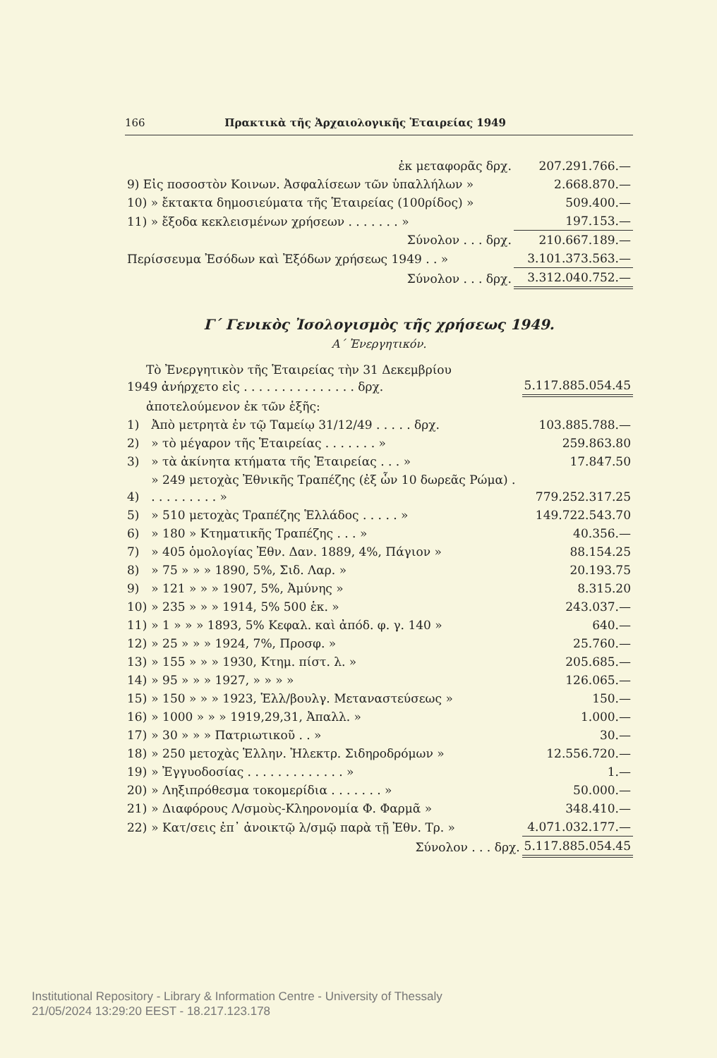166 Πρακτικὰ τῆς Ἀρχαιολογικῆς Ἑταιρείας 1949
| ἐκ μεταφορᾶς δρχ. | 207.291.766.— |
| 9) Εἰς ποσοστὸν Κοινων. Ἀσφαλίσεων τῶν ὑπαλλήλων » | 2.668.870.— |
| 10) » ἔκτακτα δημοσιεύματα τῆς Ἑταιρείας (100ρίδος) » | 509.400.— |
| 11) » ἔξοδα κεκλεισμένων χρήσεων . . . . . . . » | 197.153.— |
| Σύνολον . . . δρχ. | 210.667.189.— |
| Περίσσευμα Ἐσόδων καὶ Ἐξόδων χρήσεως 1949 . . » | 3.101.373.563.— |
| Σύνολον . . . δρχ. | 3.312.040.752.— |
Γ΄ Γενικὸς Ἰσολογισμὸς τῆς χρήσεως 1949.
Α΄ Ἐνεργητικόν.
| Τὸ Ἐνεργητικὸν τῆς Ἑταιρείας τὴν 31 Δεκεμβρίου 1949 ἀνήρχετο εἰς . . . . . . . . . . . . . . . δρχ. | | 5.117.885.054.45 |
| ἀποτελούμενον ἐκ τῶν ἑξῆς: | | |
| 1) | Ἀπὸ μετρητὰ ἐν τῷ Ταμείῳ 31/12/49 . . . . . δρχ. | 103.885.788.— |
| 2) | » τὸ μέγαρον τῆς Ἑταιρείας . . . . . . . » | 259.863.80 |
| 3) | » τὰ ἀκίνητα κτήματα τῆς Ἑταιρείας . . . » | 17.847.50 |
| 4) | » 249 μετοχὰς Ἐθνικῆς Τραπέζης (ἐξ ὧν 10 δωρεᾶς Ρώμα) . . . . . . . . . . » | 779.252.317.25 |
| 5) | » 510 μετοχὰς Τραπέζης Ἑλλάδος . . . . . » | 149.722.543.70 |
| 6) | » 180 » Κτηματικῆς Τραπέζης . . . » | 40.356.— |
| 7) | » 405 ὁμολογίας Ἐθν. Δαν. 1889, 4%, Πάγιον » | 88.154.25 |
| 8) | » 75 » » » 1890, 5%, Σιδ. Λαρ. » | 20.193.75 |
| 9) | » 121 » » » 1907, 5%, Ἀμύνης » | 8.315.20 |
| 10) | » 235 » » » 1914, 5% 500 ἑκ. » | 243.037.— |
| 11) | » 1 » » » 1893, 5% Κεφαλ. καὶ ἀπόδ. φ. γ. 140 » | 640.— |
| 12) | » 25 » » » 1924, 7%, Προσφ. » | 25.760.— |
| 13) | » 155 » » » 1930, Κτημ. πίστ. λ. » | 205.685.— |
| 14) | » 95 » » » 1927, » » » » | 126.065.— |
| 15) | » 150 » » » 1923, Ἑλλ/βουλγ. Μεταναστεύσεως » | 150.— |
| 16) | » 1000 » » » 1919,29,31, Ἀπαλλ. » | 1.000.— |
| 17) | » 30 » » » Πατριωτικοῦ . . » | 30.— |
| 18) | » 250 μετοχὰς Ἑλλην. Ἠλεκτρ. Σιδηροδρόμων » | 12.556.720.— |
| 19) | » Ἐγγυοδοσίας . . . . . . . . . . . . . » | 1.— |
| 20) | » Ληξιπρόθεσμα τοκομερίδια . . . . . . . » | 50.000.— |
| 21) | » Διαφόρους Λ/σμοὺς-Κληρονομία Φ. Φαρμᾶ » | 348.410.— |
| 22) | » Κατ/σεις ἐπ᾽ ἀνοικτῷ λ/σμῷ παρὰ τῇ Ἐθν. Τρ. » | 4.071.032.177.— |
| | Σύνολον . . . δρχ. | 5.117.885.054.45 |
Institutional Repository - Library & Information Centre - University of Thessaly
21/05/2024 13:29:20 EEST - 18.217.123.178